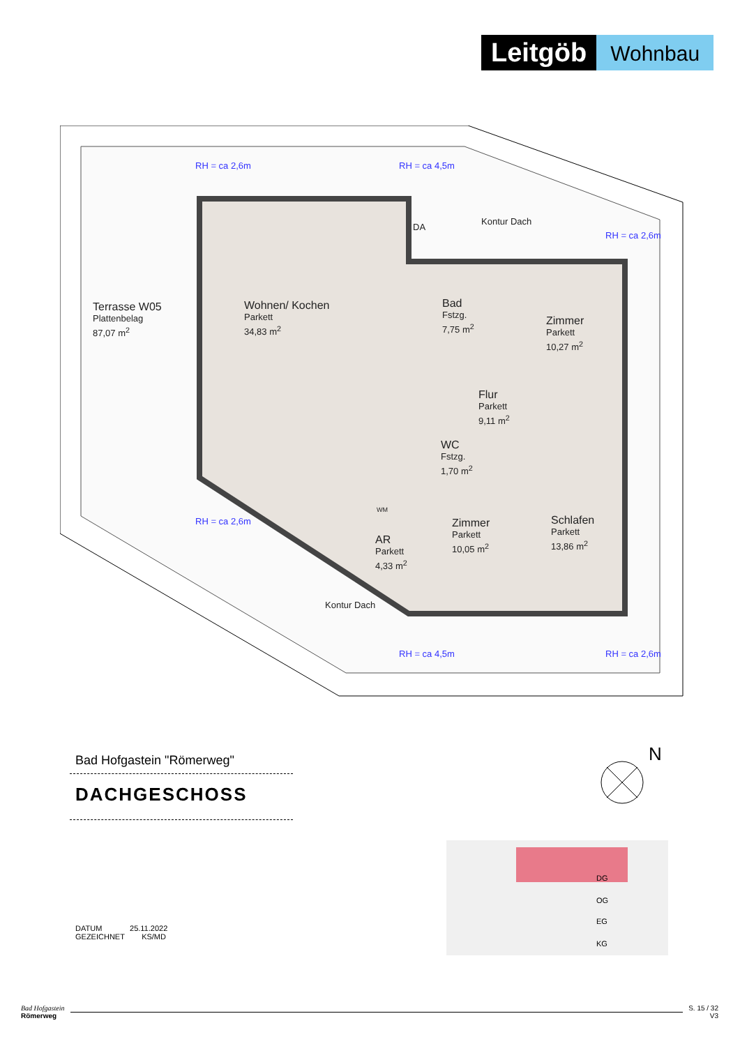Leitgöb
Wohnbau
Terrasse W05
Plattenbelag
87,07 m<sup>2</sup>
Wohnen/ Kochen
Parkett
34,83 m<sup>2</sup>
Bad
Fstzg.
7,75 m<sup>2</sup>
Zimmer
Parkett
10,27 m<sup>2</sup>
Flur
Parkett
9,11 m<sup>2</sup>
WC
Fstzg.
1,70 m<sup>2</sup>
AR
Parkett
4,33 m<sup>2</sup>
Zimmer
Parkett
10,05 m<sup>2</sup>
Schlafen
Parkett
13,86 m<sup>2</sup>
DA
Kontur Dach
Kontur Dach
WM
RH = ca 2,6m RH = ca 4,5m
RH = ca 2,6m
RH = ca 2,6m
RH = ca 4,5m RH = ca 2,6m
Bad Hofgastein "Römerweg"
DACHGESCHOSS
N
DG
OG
EG
KG
DATUM 25.11.2022
GEZEICHNET KS/MD
Bad Hofgastein
Römerweg
S. 15 / 32
V3